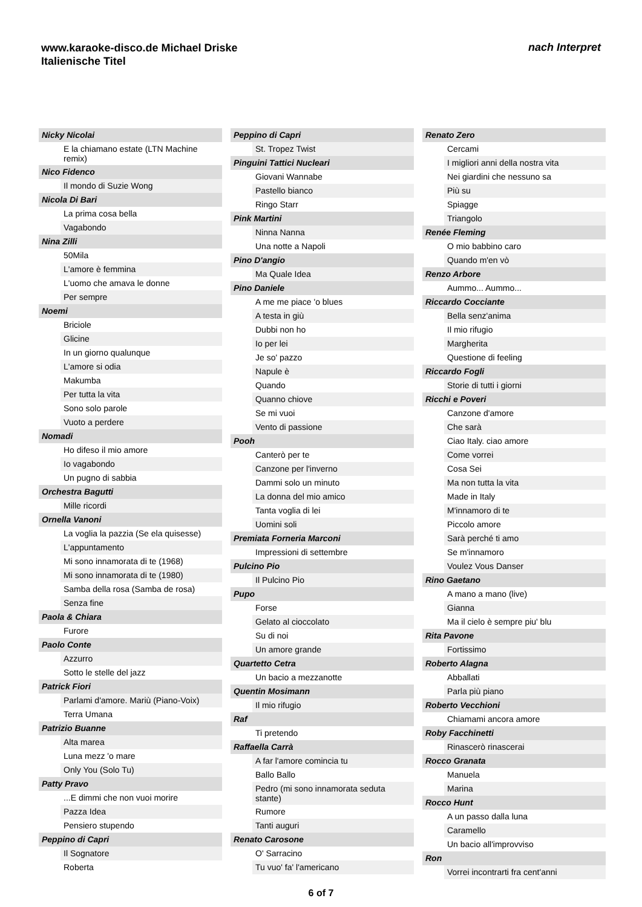www.karaoke-disco.de Michael Driske
Italienische Titel
nach Interpret
Nicky Nicolai
E la chiamano estate (LTN Machine remix)
Nico Fidenco
Il mondo di Suzie Wong
Nicola Di Bari
La prima cosa bella
Vagabondo
Nina Zilli
50Mila
L'amore è femmina
L'uomo che amava le donne
Per sempre
Noemi
Briciole
Glicine
In un giorno qualunque
L'amore si odia
Makumba
Per tutta la vita
Sono solo parole
Vuoto a perdere
Nomadi
Ho difeso il mio amore
Io vagabondo
Un pugno di sabbia
Orchestra Bagutti
Mille ricordi
Ornella Vanoni
La voglia la pazzia (Se ela quisesse)
L'appuntamento
Mi sono innamorata di te (1968)
Mi sono innamorata di te (1980)
Samba della rosa (Samba de rosa)
Senza fine
Paola & Chiara
Furore
Paolo Conte
Azzurro
Sotto le stelle del jazz
Patrick Fiori
Parlami d'amore. Mariù (Piano-Voix)
Terra Umana
Patrizio Buanne
Alta marea
Luna mezz 'o mare
Only You (Solo Tu)
Patty Pravo
...E dimmi che non vuoi morire
Pazza Idea
Pensiero stupendo
Peppino di Capri
Il Sognatore
Roberta
Peppino di Capri
St. Tropez Twist
Pinguini Tattici Nucleari
Giovani Wannabe
Pastello bianco
Ringo Starr
Pink Martini
Ninna Nanna
Una notte a Napoli
Pino D'angio
Ma Quale Idea
Pino Daniele
A me me piace 'o blues
A testa in giù
Dubbi non ho
Io per lei
Je so' pazzo
Napule è
Quando
Quanno chiove
Se mi vuoi
Vento di passione
Pooh
Canterò per te
Canzone per l'inverno
Dammi solo un minuto
La donna del mio amico
Tanta voglia di lei
Uomini soli
Premiata Forneria Marconi
Impressioni di settembre
Pulcino Pio
Il Pulcino Pio
Pupo
Forse
Gelato al cioccolato
Su di noi
Un amore grande
Quartetto Cetra
Un bacio a mezzanotte
Quentin Mosimann
Il mio rifugio
Raf
Ti pretendo
Raffaella Carrà
A far l'amore comincia tu
Ballo Ballo
Pedro (mi sono innamorata seduta stante)
Rumore
Tanti auguri
Renato Carosone
O' Sarracino
Tu vuo' fa' l'americano
Renato Zero
Cercami
I migliori anni della nostra vita
Nei giardini che nessuno sa
Più su
Spiagge
Triangolo
Renée Fleming
O mio babbino caro
Quando m'en vò
Renzo Arbore
Aummo... Aummo...
Riccardo Cocciante
Bella senz'anima
Il mio rifugio
Margherita
Questione di feeling
Riccardo Fogli
Storie di tutti i giorni
Ricchi e Poveri
Canzone d'amore
Che sarà
Ciao Italy. ciao amore
Come vorrei
Cosa Sei
Ma non tutta la vita
Made in Italy
M'innamoro di te
Piccolo amore
Sarà perché ti amo
Se m'innamoro
Voulez Vous Danser
Rino Gaetano
A mano a mano (live)
Gianna
Ma il cielo è sempre piu' blu
Rita Pavone
Fortissimo
Roberto Alagna
Abballati
Parla più piano
Roberto Vecchioni
Chiamami ancora amore
Roby Facchinetti
Rinascerò rinascerai
Rocco Granata
Manuela
Marina
Rocco Hunt
A un passo dalla luna
Caramello
Un bacio all'improvviso
Ron
Vorrei incontrarti fra cent'anni
6 of 7